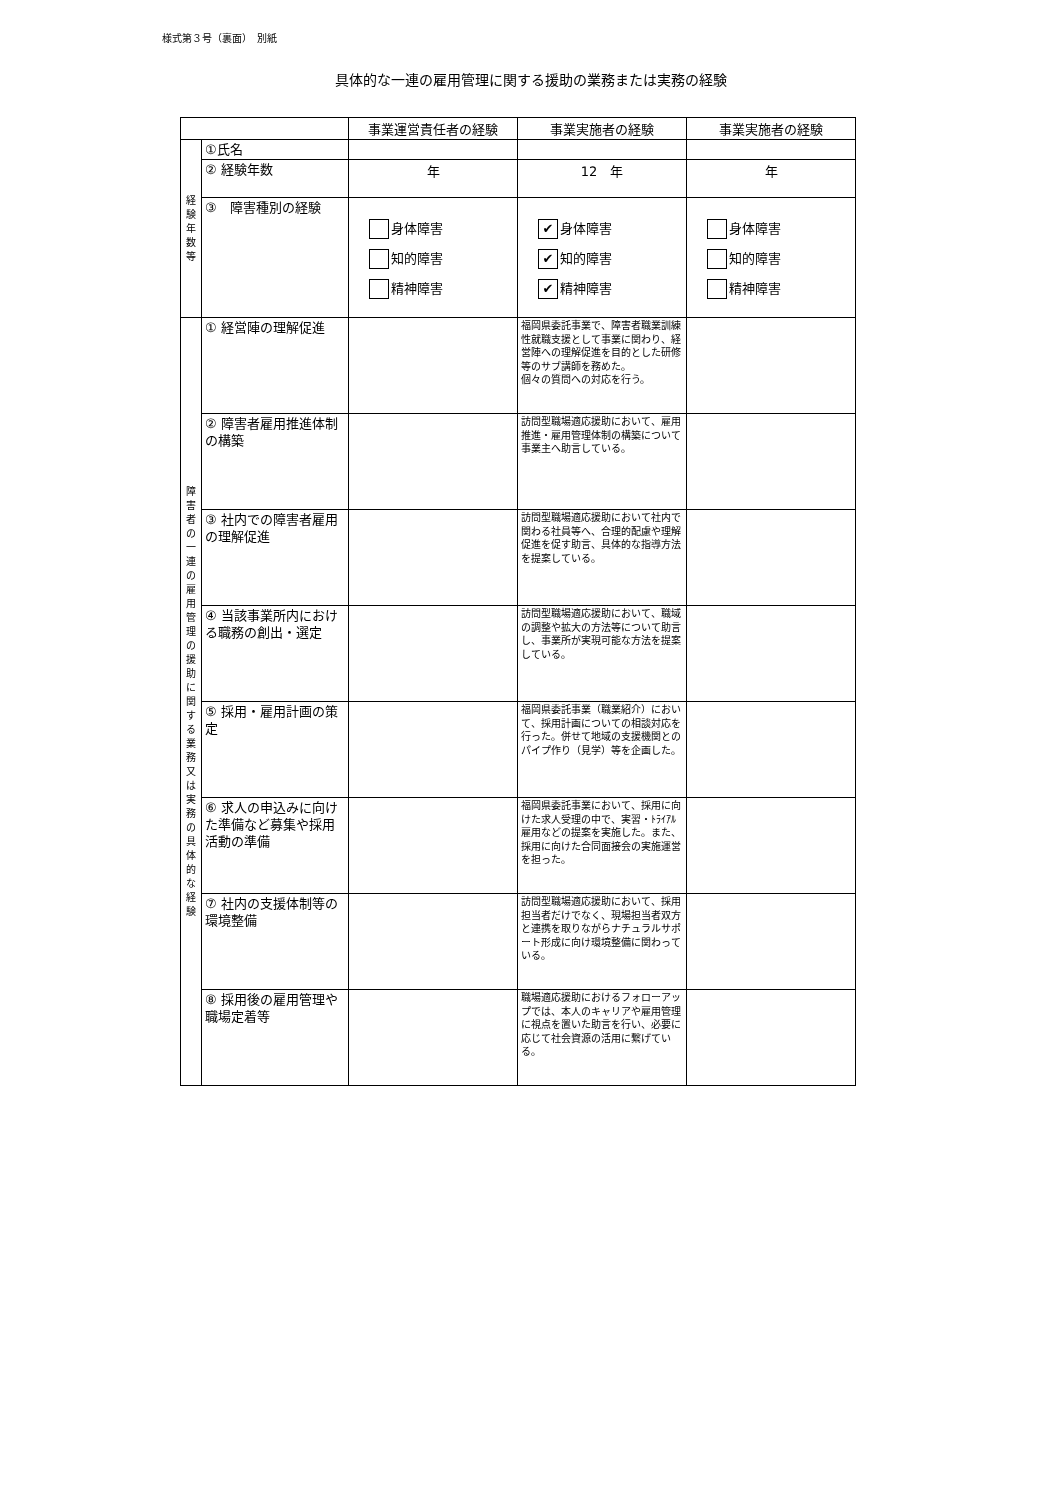様式第３号（裏面）　別紙
具体的な一連の雇用管理に関する援助の業務または実務の経験
| | | 事業運営責任者の経験 | 事業実施者の経験 | 事業実施者の経験 |
| --- | --- | --- | --- | --- |
| 経 験 年 数 等 | ①氏名 | | | |
| | ② 経験年数 | 年 | 12 年 | 年 |
| | ③ 障害種別の経験 | 身体障害 知的障害 精神障害 | ✔ 身体障害 ✔ 知的障害 ✔ 精神障害 | 身体障害 知的障害 精神障害 |
| 障 害 者 の 一 連 の 雇 用 管 理 の 援 助 に 関 す る 業 務 又 は 実 務 の 具 体 的 な 経 験 | ① 経営陣の理解促進 | | 福岡県委託事業で、障害者職業訓練性就職支援として事業に関わり、経営陣への理解促進を目的とした研修等のサブ講師を務めた。 個々の質問への対応を行う。 | |
| | ② 障害者雇用推進体制の構築 | | 訪問型職場適応援助において、雇用推進・雇用管理体制の構築について事業主へ助言している。 | |
| | ③ 社内での障害者雇用の理解促進 | | 訪問型職場適応援助において社内で関わる社員等へ、合理的配慮や理解促進を促す助言、具体的な指導方法を提案している。 | |
| | ④ 当該事業所内における職務の創出・選定 | | 訪問型職場適応援助において、職域の調整や拡大の方法等について助言し、事業所が実現可能な方法を提案している。 | |
| | ⑤ 採用・雇用計画の策定 | | 福岡県委託事業（職業紹介）において、採用計画についての相談対応を行った。併せて地域の支援機関とのパイプ作り（見学）等を企画した。 | |
| | ⑥ 求人の申込みに向けた準備など募集や採用活動の準備 | | 福岡県委託事業において、採用に向けた求人受理の中で、実習・ﾄﾗｲｱﾙ雇用などの提案を実施した。また、採用に向けた合同面接会の実施運営を担った。 | |
| | ⑦ 社内の支援体制等の環境整備 | | 訪問型職場適応援助において、採用担当者だけでなく、現場担当者双方と連携を取りながらナチュラルサポート形成に向け環境整備に関わっている。 | |
| | ⑧ 採用後の雇用管理や職場定着等 | | 職場適応援助におけるフォローアップでは、本人のキャリアや雇用管理に視点を置いた助言を行い、必要に応じて社会資源の活用に繋げている。 | |